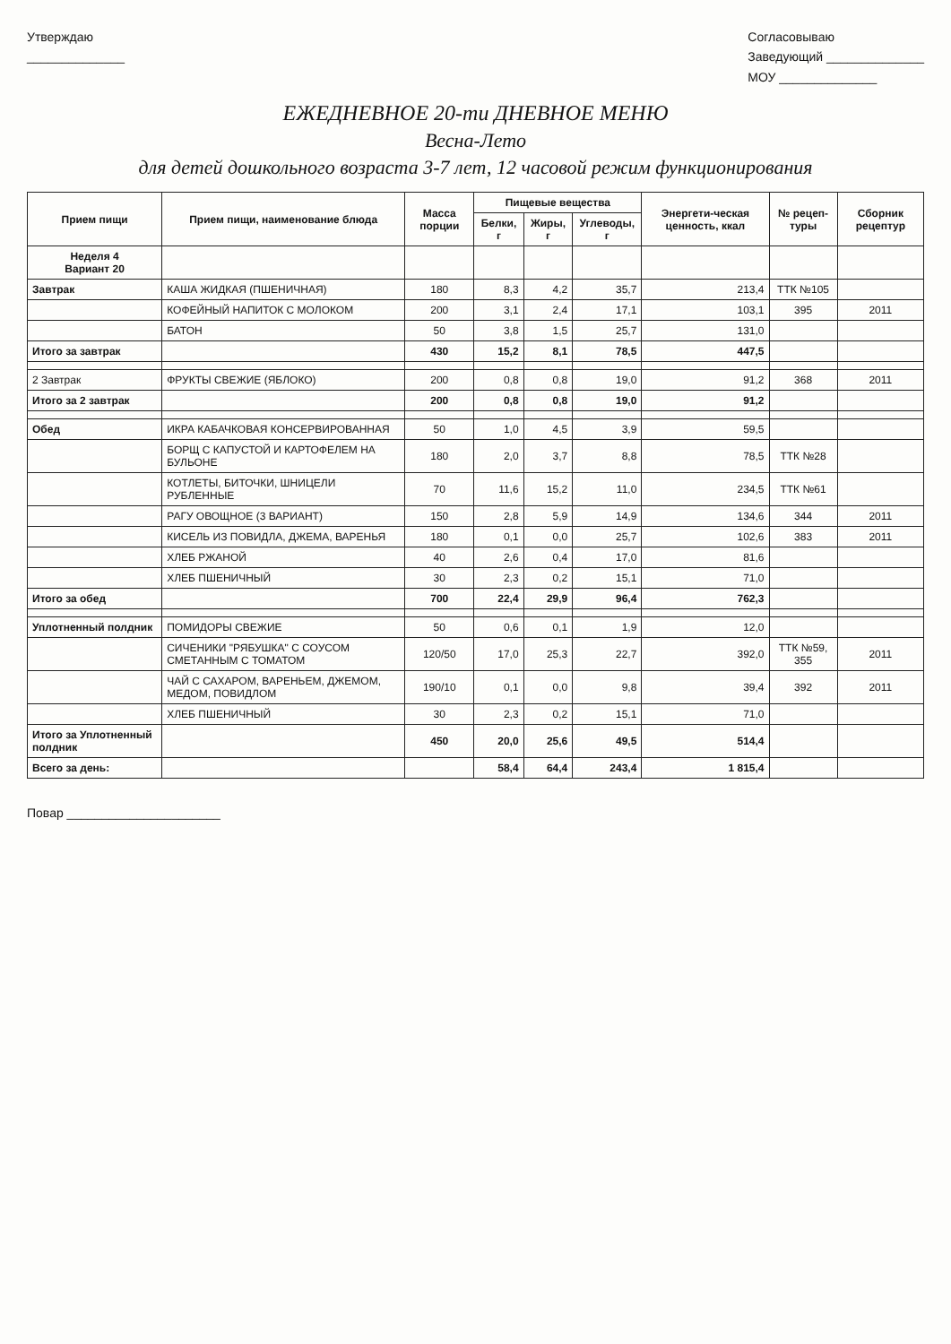Утверждаю
______________
Согласовываю
Заведующий ______________
МОУ ______________
ЕЖЕДНЕВНОЕ 20-ти ДНЕВНОЕ МЕНЮ
Весна-Лето
для детей дошкольного возраста 3-7 лет, 12 часовой режим функционирования
| Прием пищи | Прием пищи, наименование блюда | Масса порции | Пищевые вещества | | | Энергети-ческая ценность, ккал | № рецеп-туры | Сборник рецептур |
| --- | --- | --- | --- | --- | --- | --- | --- | --- |
| | | | Белки, г | Жиры, г | Углеводы, г | | | |
| Неделя 4 Вариант 20 | | | | | | | | |
| Завтрак | КАША ЖИДКАЯ (ПШЕНИЧНАЯ) | 180 | 8,3 | 4,2 | 35,7 | 213,4 | ТТК №105 | |
| | КОФЕЙНЫЙ НАПИТОК С МОЛОКОМ | 200 | 3,1 | 2,4 | 17,1 | 103,1 | 395 | 2011 |
| | БАТОН | 50 | 3,8 | 1,5 | 25,7 | 131,0 | | |
| Итого за завтрак | | 430 | 15,2 | 8,1 | 78,5 | 447,5 | | |
| 2 Завтрак | ФРУКТЫ СВЕЖИЕ (ЯБЛОКО) | 200 | 0,8 | 0,8 | 19,0 | 91,2 | 368 | 2011 |
| Итого за 2 завтрак | | 200 | 0,8 | 0,8 | 19,0 | 91,2 | | |
| Обед | ИКРА КАБАЧКОВАЯ КОНСЕРВИРОВАННАЯ | 50 | 1,0 | 4,5 | 3,9 | 59,5 | | |
| | БОРЩ С КАПУСТОЙ И КАРТОФЕЛЕМ НА БУЛЬОНЕ | 180 | 2,0 | 3,7 | 8,8 | 78,5 | ТТК №28 | |
| | КОТЛЕТЫ, БИТОЧКИ, ШНИЦЕЛИ РУБЛЕННЫЕ | 70 | 11,6 | 15,2 | 11,0 | 234,5 | ТТК №61 | |
| | РАГУ ОВОЩНОЕ (3 ВАРИАНТ) | 150 | 2,8 | 5,9 | 14,9 | 134,6 | 344 | 2011 |
| | КИСЕЛЬ ИЗ ПОВИДЛА, ДЖЕМА, ВАРЕНЬЯ | 180 | 0,1 | 0,0 | 25,7 | 102,6 | 383 | 2011 |
| | ХЛЕБ РЖАНОЙ | 40 | 2,6 | 0,4 | 17,0 | 81,6 | | |
| | ХЛЕБ ПШЕНИЧНЫЙ | 30 | 2,3 | 0,2 | 15,1 | 71,0 | | |
| Итого за обед | | 700 | 22,4 | 29,9 | 96,4 | 762,3 | | |
| Уплотненный полдник | ПОМИДОРЫ СВЕЖИЕ | 50 | 0,6 | 0,1 | 1,9 | 12,0 | | |
| | СИЧЕНИКИ "РЯБУШКА" С СОУСОМ СМЕТАННЫМ С ТОМАТОМ | 120/50 | 17,0 | 25,3 | 22,7 | 392,0 | ТТК №59, 355 | 2011 |
| | ЧАЙ С САХАРОМ, ВАРЕНЬЕМ, ДЖЕМОМ, МЕДОМ, ПОВИДЛОМ | 190/10 | 0,1 | 0,0 | 9,8 | 39,4 | 392 | 2011 |
| | ХЛЕБ ПШЕНИЧНЫЙ | 30 | 2,3 | 0,2 | 15,1 | 71,0 | | |
| Итого за Уплотненный полдник | | 450 | 20,0 | 25,6 | 49,5 | 514,4 | | |
| Всего за день: | | | 58,4 | 64,4 | 243,4 | 1 815,4 | | |
Повар ______________________